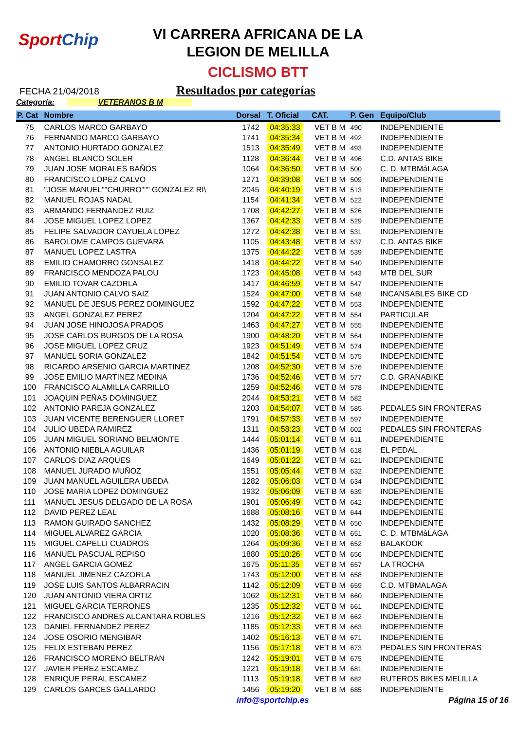SportChip
VI CARRERA AFRICANA DE LA
LEGION DE MELILLA
CICLISMO BTT
FECHA 21/04/2018
Resultados por categorías
Categoría: VETERANOS B M
| P. Cat | Nombre | Dorsal | T. Oficial | CAT. | P. Gen | Equipo/Club |
| --- | --- | --- | --- | --- | --- | --- |
| 75 | CARLOS MARCO GARBAYO | 1742 | 04:35:33 | VET B M | 490 | INDEPENDIENTE |
| 76 | FERNANDO MARCO GARBAYO | 1741 | 04:35:34 | VET B M | 492 | INDEPENDIENTE |
| 77 | ANTONIO HURTADO GONZALEZ | 1513 | 04:35:49 | VET B M | 493 | INDEPENDIENTE |
| 78 | ANGEL BLANCO SOLER | 1128 | 04:36:44 | VET B M | 496 | C.D. ANTAS BIKE |
| 79 | JUAN JOSE MORALES BAÑOS | 1064 | 04:36:50 | VET B M | 500 | C. D. MTBMáLAGA |
| 80 | FRANCISCO LOPEZ CALVO | 1271 | 04:39:08 | VET B M | 509 | INDEPENDIENTE |
| 81 | "JOSE MANUEL""CHURRO""" GONZALEZ RI\ | 2045 | 04:40:19 | VET B M | 513 | INDEPENDIENTE |
| 82 | MANUEL ROJAS NADAL | 1154 | 04:41:34 | VET B M | 522 | INDEPENDIENTE |
| 83 | ARMANDO FERNANDEZ RUIZ | 1708 | 04:42:27 | VET B M | 526 | INDEPENDIENTE |
| 84 | JOSE MIGUEL LOPEZ LOPEZ | 1367 | 04:42:33 | VET B M | 529 | INDEPENDIENTE |
| 85 | FELIPE SALVADOR CAYUELA LOPEZ | 1272 | 04:42:38 | VET B M | 531 | INDEPENDIENTE |
| 86 | BAROLOME CAMPOS GUEVARA | 1105 | 04:43:48 | VET B M | 537 | C.D. ANTAS BIKE |
| 87 | MANUEL LOPEZ LASTRA | 1375 | 04:44:22 | VET B M | 539 | INDEPENDIENTE |
| 88 | EMILIO CHAMORRO GONSALEZ | 1418 | 04:44:22 | VET B M | 540 | INDEPENDIENTE |
| 89 | FRANCISCO MENDOZA PALOU | 1723 | 04:45:08 | VET B M | 543 | MTB DEL SUR |
| 90 | EMILIO TOVAR CAZORLA | 1417 | 04:46:59 | VET B M | 547 | INDEPENDIENTE |
| 91 | JUAN ANTONIO CALVO SAIZ | 1524 | 04:47:00 | VET B M | 548 | INCANSABLES BIKE CD |
| 92 | MANUEL DE JESUS PEREZ DOMINGUEZ | 1592 | 04:47:22 | VET B M | 553 | INDEPENDIENTE |
| 93 | ANGEL GONZALEZ PEREZ | 1204 | 04:47:22 | VET B M | 554 | PARTICULAR |
| 94 | JUAN JOSE HINOJOSA PRADOS | 1463 | 04:47:27 | VET B M | 555 | INDEPENDIENTE |
| 95 | JOSE CARLOS BURGOS DE LA ROSA | 1900 | 04:48:20 | VET B M | 564 | INDEPENDIENTE |
| 96 | JOSE MIGUEL LOPEZ CRUZ | 1923 | 04:51:49 | VET B M | 574 | INDEPENDIENTE |
| 97 | MANUEL SORIA GONZALEZ | 1842 | 04:51:54 | VET B M | 575 | INDEPENDIENTE |
| 98 | RICARDO ARSENIO GARCIA MARTINEZ | 1208 | 04:52:30 | VET B M | 576 | INDEPENDIENTE |
| 99 | JOSE EMILIO MARTINEZ MEDINA | 1736 | 04:52:46 | VET B M | 577 | C.D. GRANABIKE |
| 100 | FRANCISCO ALAMILLA CARRILLO | 1259 | 04:52:46 | VET B M | 578 | INDEPENDIENTE |
| 101 | JOAQUIN PEÑAS DOMINGUEZ | 2044 | 04:53:21 | VET B M | 582 | |
| 102 | ANTONIO PAREJA GONZALEZ | 1203 | 04:54:07 | VET B M | 585 | PEDALES SIN FRONTERAS |
| 103 | JUAN VICENTE BERENGUER LLORET | 1791 | 04:57:33 | VET B M | 597 | INDEPENDIENTE |
| 104 | JULIO UBEDA RAMIREZ | 1311 | 04:58:23 | VET B M | 602 | PEDALES SIN FRONTERAS |
| 105 | JUAN MIGUEL SORIANO BELMONTE | 1444 | 05:01:14 | VET B M | 611 | INDEPENDIENTE |
| 106 | ANTONIO NIEBLA AGUILAR | 1436 | 05:01:19 | VET B M | 618 | EL PEDAL |
| 107 | CARLOS DIAZ ARQUES | 1649 | 05:01:22 | VET B M | 621 | INDEPENDIENTE |
| 108 | MANUEL JURADO MUÑOZ | 1551 | 05:05:44 | VET B M | 632 | INDEPENDIENTE |
| 109 | JUAN MANUEL AGUILERA UBEDA | 1282 | 05:06:03 | VET B M | 634 | INDEPENDIENTE |
| 110 | JOSE MARIA LOPEZ DOMINGUEZ | 1932 | 05:06:09 | VET B M | 639 | INDEPENDIENTE |
| 111 | MANUEL JESUS DELGADO DE LA ROSA | 1901 | 05:06:49 | VET B M | 642 | INDEPENDIENTE |
| 112 | DAVID PEREZ LEAL | 1688 | 05:08:16 | VET B M | 644 | INDEPENDIENTE |
| 113 | RAMON GUIRADO SANCHEZ | 1432 | 05:08:29 | VET B M | 650 | INDEPENDIENTE |
| 114 | MIGUEL ALVAREZ GARCIA | 1020 | 05:08:36 | VET B M | 651 | C. D. MTBMáLAGA |
| 115 | MIGUEL CAPELLI CUADROS | 1264 | 05:09:36 | VET B M | 652 | BALAKOOK |
| 116 | MANUEL PASCUAL REPISO | 1880 | 05:10:26 | VET B M | 656 | INDEPENDIENTE |
| 117 | ANGEL GARCIA GOMEZ | 1675 | 05:11:35 | VET B M | 657 | LA TROCHA |
| 118 | MANUEL JIMENEZ CAZORLA | 1743 | 05:12:00 | VET B M | 658 | INDEPENDIENTE |
| 119 | JOSE LUIS SANTOS ALBARRACIN | 1142 | 05:12:09 | VET B M | 659 | C.D. MTBMALAGA |
| 120 | JUAN ANTONIO VIERA ORTIZ | 1062 | 05:12:31 | VET B M | 660 | INDEPENDIENTE |
| 121 | MIGUEL GARCIA TERRONES | 1235 | 05:12:32 | VET B M | 661 | INDEPENDIENTE |
| 122 | FRANCISCO ANDRES ALCANTARA ROBLES | 1216 | 05:12:32 | VET B M | 662 | INDEPENDIENTE |
| 123 | DANIEL FERNANDEZ PEREZ | 1185 | 05:12:33 | VET B M | 663 | INDEPENDIENTE |
| 124 | JOSE OSORIO MENGIBAR | 1402 | 05:16:13 | VET B M | 671 | INDEPENDIENTE |
| 125 | FELIX ESTEBAN PEREZ | 1156 | 05:17:18 | VET B M | 673 | PEDALES SIN FRONTERAS |
| 126 | FRANCISCO MORENO BELTRAN | 1242 | 05:19:01 | VET B M | 675 | INDEPENDIENTE |
| 127 | JAVIER PEREZ ESCAMEZ | 1221 | 05:19:18 | VET B M | 681 | INDEPENDIENTE |
| 128 | ENRIQUE PERAL ESCAMEZ | 1113 | 05:19:18 | VET B M | 682 | RUTEROS BIKES MELILLA |
| 129 | CARLOS GARCES GALLARDO | 1456 | 05:19:20 | VET B M | 685 | INDEPENDIENTE |
info@sportchip.es Página 15 of 16